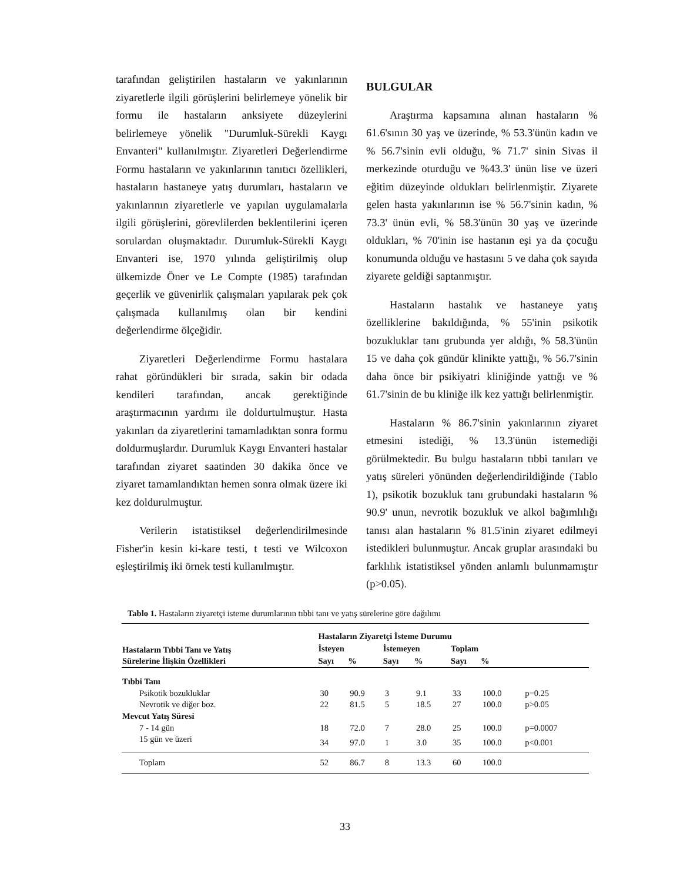tarafından geliştirilen hastaların ve yakınlarının ziyaretlerle ilgili görüşlerini belirlemeye yönelik bir formu ile hastaların anksiyete düzeylerini belirlemeye yönelik "Durumluk-Sürekli Kaygı Envanteri" kullanılmıştır. Ziyaretleri Değerlendirme Formu hastaların ve yakınlarının tanıtıcı özellikleri, hastaların hastaneye yatış durumları, hastaların ve yakınlarının ziyaretlerle ve yapılan uygulamalarla ilgili görüşlerini, görevlilerden beklentilerini içeren sorulardan oluşmaktadır. Durumluk-Sürekli Kaygı Envanteri ise, 1970 yılında geliştirilmiş olup ülkemizde Öner ve Le Compte (1985) tarafından geçerlik ve güvenirlik çalışmaları yapılarak pek çok çalışmada kullanılmış olan bir kendini değerlendirme ölçeğidir.
Ziyaretleri Değerlendirme Formu hastalara rahat göründükleri bir sırada, sakin bir odada kendileri tarafından, ancak gerektiğinde araştırmacının yardımı ile doldurtulmuştur. Hasta yakınları da ziyaretlerini tamamladıktan sonra formu doldurmuşlardır. Durumluk Kaygı Envanteri hastalar tarafından ziyaret saatinden 30 dakika önce ve ziyaret tamamlandıktan hemen sonra olmak üzere iki kez doldurulmuştur.
Verilerin istatistiksel değerlendirilmesinde Fisher'in kesin ki-kare testi, t testi ve Wilcoxon eşleştirilmiş iki örnek testi kullanılmıştır.
BULGULAR
Araştırma kapsamına alınan hastaların % 61.6'sının 30 yaş ve üzerinde, % 53.3'ünün kadın ve % 56.7'sinin evli olduğu, % 71.7' sinin Sivas il merkezinde oturduğu ve %43.3' ünün lise ve üzeri eğitim düzeyinde oldukları belirlenmiştir. Ziyarete gelen hasta yakınlarının ise % 56.7'sinin kadın, % 73.3' ünün evli, % 58.3'ünün 30 yaş ve üzerinde oldukları, % 70'inin ise hastanın eşi ya da çocuğu konumunda olduğu ve hastasını 5 ve daha çok sayıda ziyarete geldiği saptanmıştır.
Hastaların hastalık ve hastaneye yatış özelliklerine bakıldığında, % 55'inin psikotik bozukluklar tanı grubunda yer aldığı, % 58.3'ünün 15 ve daha çok gündür klinikte yattığı, % 56.7'sinin daha önce bir psikiyatri kliniğinde yattığı ve % 61.7'sinin de bu kliniğe ilk kez yattığı belirlenmiştir.
Hastaların % 86.7'sinin yakınlarının ziyaret etmesini istediği, % 13.3'ünün istemediği görülmektedir. Bu bulgu hastaların tıbbi tanıları ve yatış süreleri yönünden değerlendirildiğinde (Tablo 1), psikotik bozukluk tanı grubundaki hastaların % 90.9' unun, nevrotik bozukluk ve alkol bağımlılığı tanısı alan hastaların % 81.5'inin ziyaret edilmeyi istedikleri bulunmuştur. Ancak gruplar arasındaki bu farklılık istatistiksel yönden anlamlı bulunmamıştır (p>0.05).
Tablo 1. Hastaların ziyaretçi isteme durumlarının tıbbi tanı ve yatış sürelerine göre dağılımı
| Hastaların Tıbbi Tanı ve Yatış Sürelerine İlişkin Özellikleri | Hastaların Ziyaretçi İsteme Durumu | | | | | | |
| --- | --- | --- | --- | --- | --- | --- | --- |
| | İsteyen | | İstemeyen | | Toplam | | |
| | Sayı | % | Sayı | % | Sayı | % | |
| Tıbbi Tanı | | | | | | | |
| Psikotik bozukluklar | 30 | 90.9 | 3 | 9.1 | 33 | 100.0 | p=0.25 |
| Nevrotik ve diğer boz. | 22 | 81.5 | 5 | 18.5 | 27 | 100.0 | p>0.05 |
| Mevcut Yatış Süresi | | | | | | | |
| 7 - 14 gün | 18 | 72.0 | 7 | 28.0 | 25 | 100.0 | p=0.0007 |
| 15 gün ve üzeri | 34 | 97.0 | 1 | 3.0 | 35 | 100.0 | p<0.001 |
| Toplam | 52 | 86.7 | 8 | 13.3 | 60 | 100.0 | |
33